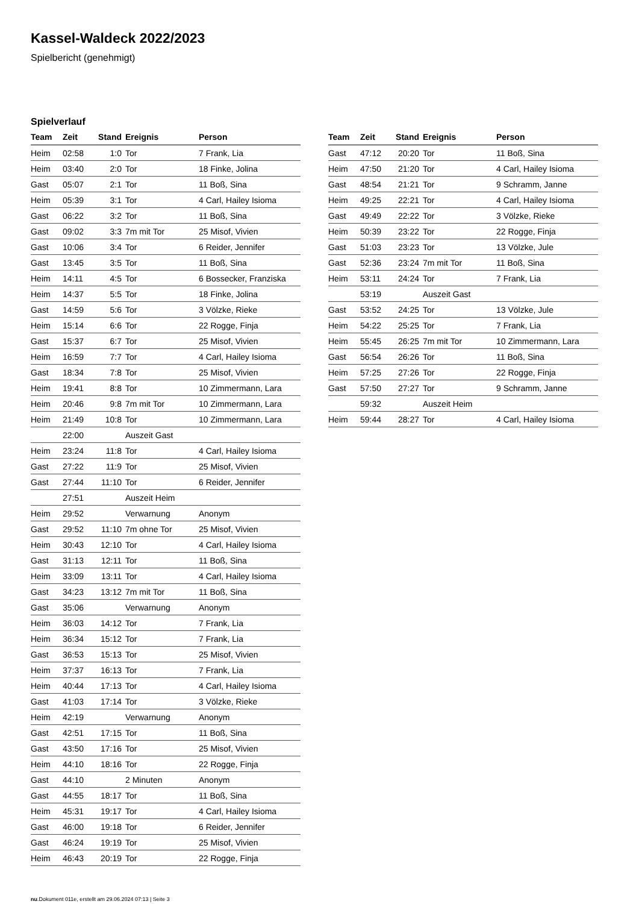Kassel-Waldeck 2022/2023
Spielbericht (genehmigt)
Spielverlauf
| Team | Zeit | Stand | Ereignis | Person |
| --- | --- | --- | --- | --- |
| Heim | 02:58 | 1:0 | Tor | 7 Frank, Lia |
| Heim | 03:40 | 2:0 | Tor | 18 Finke, Jolina |
| Gast | 05:07 | 2:1 | Tor | 11 Boß, Sina |
| Heim | 05:39 | 3:1 | Tor | 4 Carl, Hailey Isioma |
| Gast | 06:22 | 3:2 | Tor | 11 Boß, Sina |
| Gast | 09:02 | 3:3 | 7m mit Tor | 25 Misof, Vivien |
| Gast | 10:06 | 3:4 | Tor | 6 Reider, Jennifer |
| Gast | 13:45 | 3:5 | Tor | 11 Boß, Sina |
| Heim | 14:11 | 4:5 | Tor | 6 Bossecker, Franziska |
| Heim | 14:37 | 5:5 | Tor | 18 Finke, Jolina |
| Gast | 14:59 | 5:6 | Tor | 3 Völzke, Rieke |
| Heim | 15:14 | 6:6 | Tor | 22 Rogge, Finja |
| Gast | 15:37 | 6:7 | Tor | 25 Misof, Vivien |
| Heim | 16:59 | 7:7 | Tor | 4 Carl, Hailey Isioma |
| Gast | 18:34 | 7:8 | Tor | 25 Misof, Vivien |
| Heim | 19:41 | 8:8 | Tor | 10 Zimmermann, Lara |
| Heim | 20:46 | 9:8 | 7m mit Tor | 10 Zimmermann, Lara |
| Heim | 21:49 | 10:8 | Tor | 10 Zimmermann, Lara |
| | 22:00 | | Auszeit Gast | |
| Heim | 23:24 | 11:8 | Tor | 4 Carl, Hailey Isioma |
| Gast | 27:22 | 11:9 | Tor | 25 Misof, Vivien |
| Gast | 27:44 | 11:10 | Tor | 6 Reider, Jennifer |
| | 27:51 | | Auszeit Heim | |
| Heim | 29:52 | | Verwarnung | Anonym |
| Gast | 29:52 | 11:10 | 7m ohne Tor | 25 Misof, Vivien |
| Heim | 30:43 | 12:10 | Tor | 4 Carl, Hailey Isioma |
| Gast | 31:13 | 12:11 | Tor | 11 Boß, Sina |
| Heim | 33:09 | 13:11 | Tor | 4 Carl, Hailey Isioma |
| Gast | 34:23 | 13:12 | 7m mit Tor | 11 Boß, Sina |
| Gast | 35:06 | | Verwarnung | Anonym |
| Heim | 36:03 | 14:12 | Tor | 7 Frank, Lia |
| Heim | 36:34 | 15:12 | Tor | 7 Frank, Lia |
| Gast | 36:53 | 15:13 | Tor | 25 Misof, Vivien |
| Heim | 37:37 | 16:13 | Tor | 7 Frank, Lia |
| Heim | 40:44 | 17:13 | Tor | 4 Carl, Hailey Isioma |
| Gast | 41:03 | 17:14 | Tor | 3 Völzke, Rieke |
| Heim | 42:19 | | Verwarnung | Anonym |
| Gast | 42:51 | 17:15 | Tor | 11 Boß, Sina |
| Gast | 43:50 | 17:16 | Tor | 25 Misof, Vivien |
| Heim | 44:10 | 18:16 | Tor | 22 Rogge, Finja |
| Gast | 44:10 | | 2 Minuten | Anonym |
| Gast | 44:55 | 18:17 | Tor | 11 Boß, Sina |
| Heim | 45:31 | 19:17 | Tor | 4 Carl, Hailey Isioma |
| Gast | 46:00 | 19:18 | Tor | 6 Reider, Jennifer |
| Gast | 46:24 | 19:19 | Tor | 25 Misof, Vivien |
| Heim | 46:43 | 20:19 | Tor | 22 Rogge, Finja |
| Team | Zeit | Stand | Ereignis | Person |
| --- | --- | --- | --- | --- |
| Gast | 47:12 | 20:20 | Tor | 11 Boß, Sina |
| Heim | 47:50 | 21:20 | Tor | 4 Carl, Hailey Isioma |
| Gast | 48:54 | 21:21 | Tor | 9 Schramm, Janne |
| Heim | 49:25 | 22:21 | Tor | 4 Carl, Hailey Isioma |
| Gast | 49:49 | 22:22 | Tor | 3 Völzke, Rieke |
| Heim | 50:39 | 23:22 | Tor | 22 Rogge, Finja |
| Gast | 51:03 | 23:23 | Tor | 13 Völzke, Jule |
| Gast | 52:36 | 23:24 | 7m mit Tor | 11 Boß, Sina |
| Heim | 53:11 | 24:24 | Tor | 7 Frank, Lia |
| | 53:19 | | Auszeit Gast | |
| Gast | 53:52 | 24:25 | Tor | 13 Völzke, Jule |
| Heim | 54:22 | 25:25 | Tor | 7 Frank, Lia |
| Heim | 55:45 | 26:25 | 7m mit Tor | 10 Zimmermann, Lara |
| Gast | 56:54 | 26:26 | Tor | 11 Boß, Sina |
| Heim | 57:25 | 27:26 | Tor | 22 Rogge, Finja |
| Gast | 57:50 | 27:27 | Tor | 9 Schramm, Janne |
| | 59:32 | | Auszeit Heim | |
| Heim | 59:44 | 28:27 | Tor | 4 Carl, Hailey Isioma |
nu.Dokument 011e, erstellt am 29.06.2024 07:13 | Seite 3